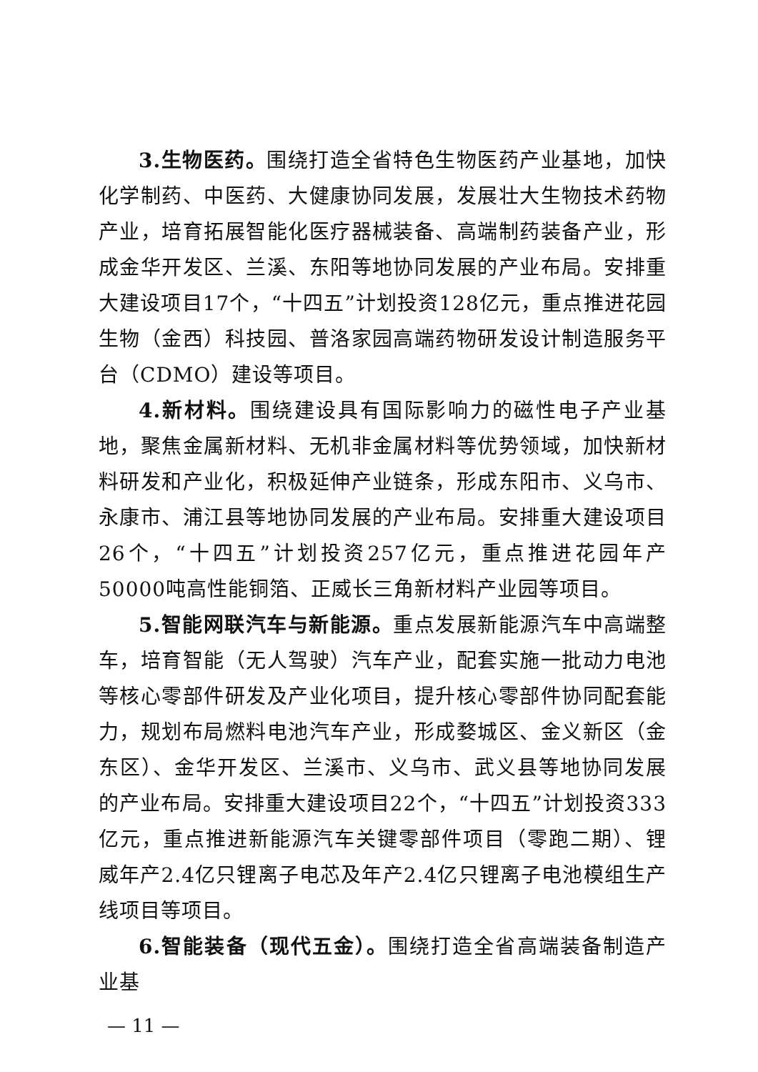3.生物医药。围绕打造全省特色生物医药产业基地，加快化学制药、中医药、大健康协同发展，发展壮大生物技术药物产业，培育拓展智能化医疗器械装备、高端制药装备产业，形成金华开发区、兰溪、东阳等地协同发展的产业布局。安排重大建设项目17个，“十四五”计划投资128亿元，重点推进花园生物（金西）科技园、普洛家园高端药物研发设计制造服务平台（CDMO）建设等项目。
4.新材料。围绕建设具有国际影响力的磁性电子产业基地，聚焦金属新材料、无机非金属材料等优势领域，加快新材料研发和产业化，积极延伸产业链条，形成东阳市、义乌市、永康市、浦江县等地协同发展的产业布局。安排重大建设项目26个，“十四五”计划投资257亿元，重点推进花园年产50000吨高性能铜箔、正威长三角新材料产业园等项目。
5.智能网联汽车与新能源。重点发展新能源汽车中高端整车，培育智能（无人驾驶）汽车产业，配套实施一批动力电池等核心零部件研发及产业化项目，提升核心零部件协同配套能力，规划布局燃料电池汽车产业，形成婺城区、金义新区（金东区）、金华开发区、兰溪市、义乌市、武义县等地协同发展的产业布局。安排重大建设项目22个，“十四五”计划投资333亿元，重点推进新能源汽车关键零部件项目（零跑二期）、锂威年产2.4亿只锂离子电芯及年产2.4亿只锂离子电池模组生产线项目等项目。
6.智能装备（现代五金）。围绕打造全省高端装备制造产业基
— 11 —